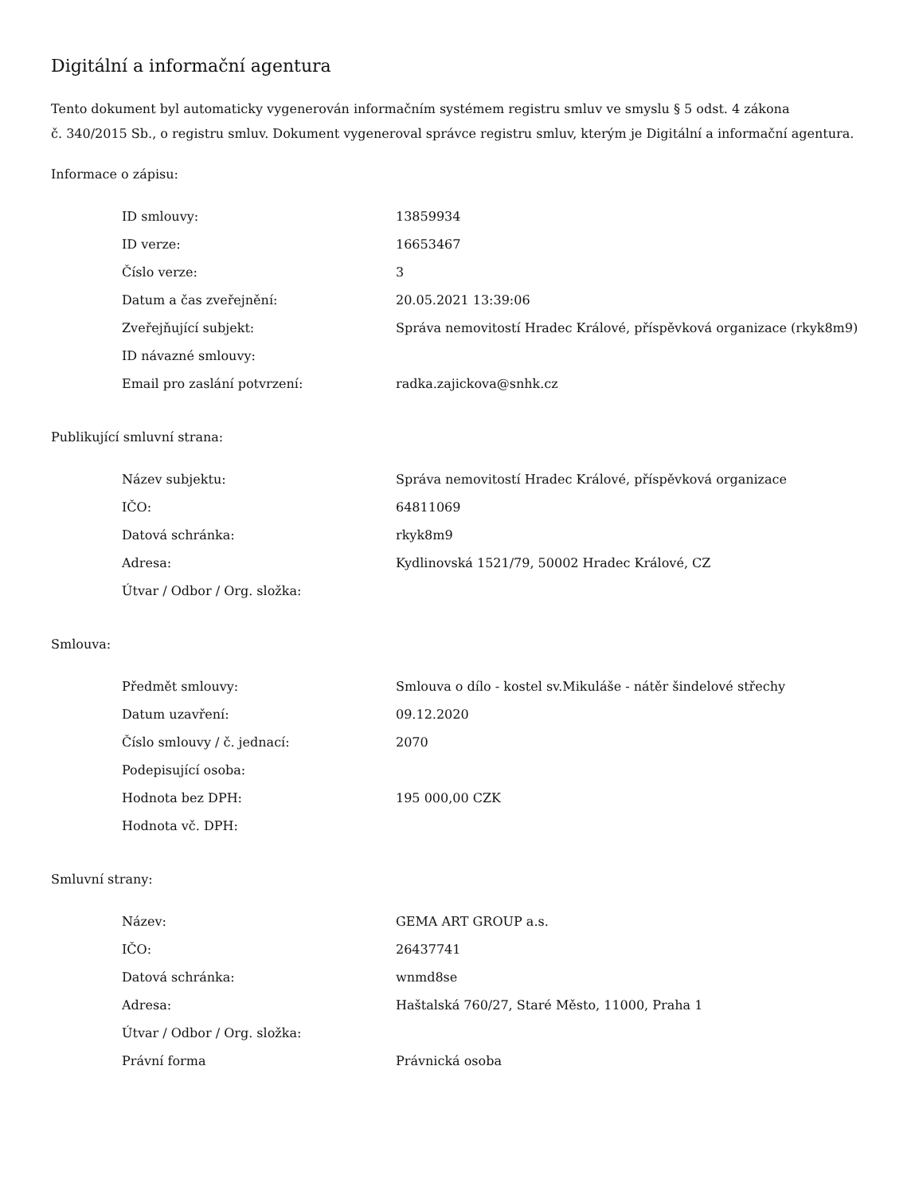Digitální a informační agentura
Tento dokument byl automaticky vygenerován informačním systémem registru smluv ve smyslu § 5 odst. 4 zákona
č. 340/2015 Sb., o registru smluv. Dokument vygeneroval správce registru smluv, kterým je Digitální a informační agentura.
Informace o zápisu:
| ID smlouvy: | 13859934 |
| ID verze: | 16653467 |
| Číslo verze: | 3 |
| Datum a čas zveřejnění: | 20.05.2021 13:39:06 |
| Zveřejňující subjekt: | Správa nemovitostí Hradec Králové, příspěvková organizace (rkyk8m9) |
| ID návazné smlouvy: | |
| Email pro zaslání potvrzení: | radka.zajickova@snhk.cz |
Publikující smluvní strana:
| Název subjektu: | Správa nemovitostí Hradec Králové, příspěvková organizace |
| IČO: | 64811069 |
| Datová schránka: | rkyk8m9 |
| Adresa: | Kydlinovská 1521/79, 50002 Hradec Králové, CZ |
| Útvar / Odbor / Org. složka: | |
Smlouva:
| Předmět smlouvy: | Smlouva o dílo - kostel sv.Mikuláše - nátěr šindelové střechy |
| Datum uzavření: | 09.12.2020 |
| Číslo smlouvy / č. jednací: | 2070 |
| Podepisující osoba: | |
| Hodnota bez DPH: | 195 000,00 CZK |
| Hodnota vč. DPH: | |
Smluvní strany:
| Název: | GEMA ART GROUP a.s. |
| IČO: | 26437741 |
| Datová schránka: | wnmd8se |
| Adresa: | Haštalská 760/27, Staré Město, 11000, Praha 1 |
| Útvar / Odbor / Org. složka: | |
| Právní forma | Právnická osoba |